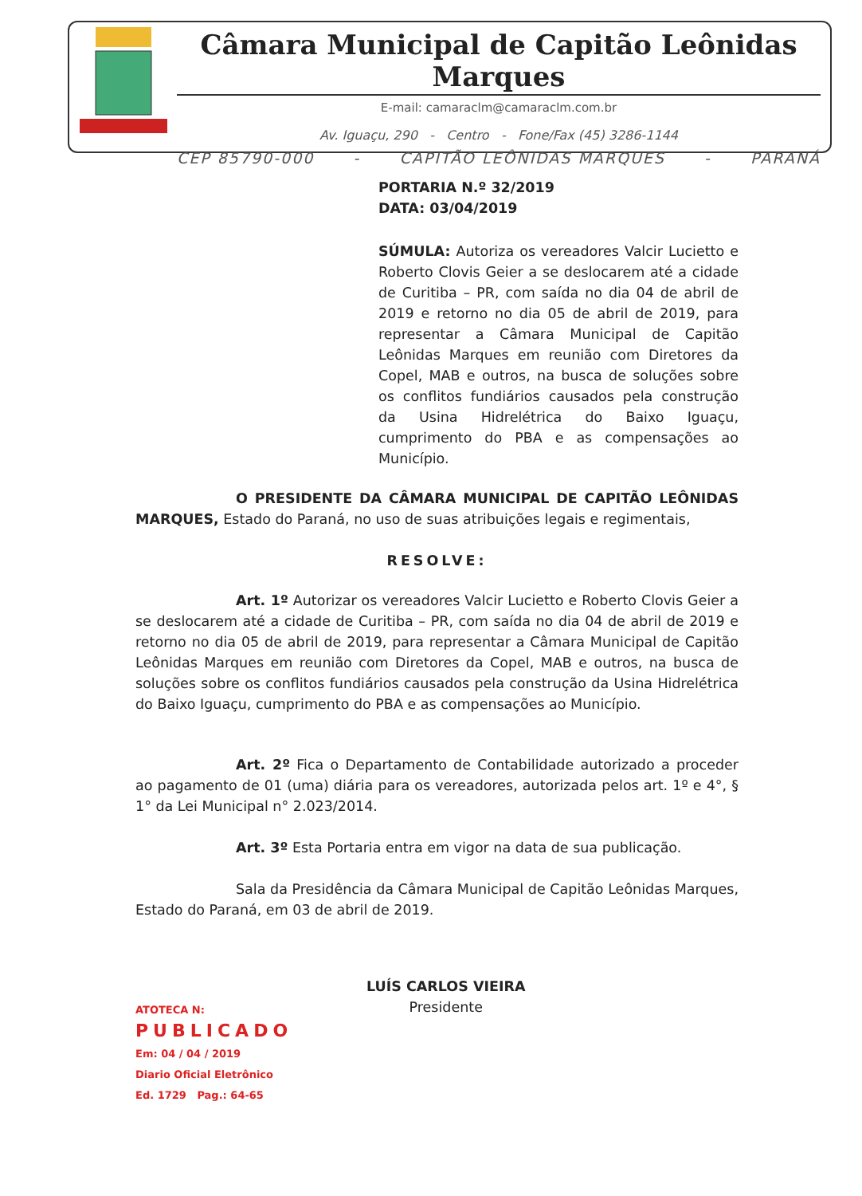Câmara Municipal de Capitão Leônidas Marques
E-mail: camaraclm@camaraclm.com.br
Av. Iguaçu, 290 - Centro - Fone/Fax (45) 3286-1144
CEP 85790-000 - CAPITÃO LEÔNIDAS MARQUES - PARANÁ
PORTARIA N.º 32/2019
DATA: 03/04/2019
SÚMULA: Autoriza os vereadores Valcir Lucietto e Roberto Clovis Geier a se deslocarem até a cidade de Curitiba – PR, com saída no dia 04 de abril de 2019 e retorno no dia 05 de abril de 2019, para representar a Câmara Municipal de Capitão Leônidas Marques em reunião com Diretores da Copel, MAB e outros, na busca de soluções sobre os conflitos fundiários causados pela construção da Usina Hidrelétrica do Baixo Iguaçu, cumprimento do PBA e as compensações ao Município.
O PRESIDENTE DA CÂMARA MUNICIPAL DE CAPITÃO LEÔNIDAS MARQUES, Estado do Paraná, no uso de suas atribuições legais e regimentais,
RESOLVE:
Art. 1º Autorizar os vereadores Valcir Lucietto e Roberto Clovis Geier a se deslocarem até a cidade de Curitiba – PR, com saída no dia 04 de abril de 2019 e retorno no dia 05 de abril de 2019, para representar a Câmara Municipal de Capitão Leônidas Marques em reunião com Diretores da Copel, MAB e outros, na busca de soluções sobre os conflitos fundiários causados pela construção da Usina Hidrelétrica do Baixo Iguaçu, cumprimento do PBA e as compensações ao Município.
Art. 2º Fica o Departamento de Contabilidade autorizado a proceder ao pagamento de 01 (uma) diária para os vereadores, autorizada pelos art. 1º e 4°, § 1° da Lei Municipal n° 2.023/2014.
Art. 3º Esta Portaria entra em vigor na data de sua publicação.
Sala da Presidência da Câmara Municipal de Capitão Leônidas Marques, Estado do Paraná, em 03 de abril de 2019.
ATOTECA N:
PUBLICADO
Em: 04 / 04 / 2019
Diario Oficial Eletrônico
Ed. 1729 Pag.: 64-65
LUÍS CARLOS VIEIRA
Presidente